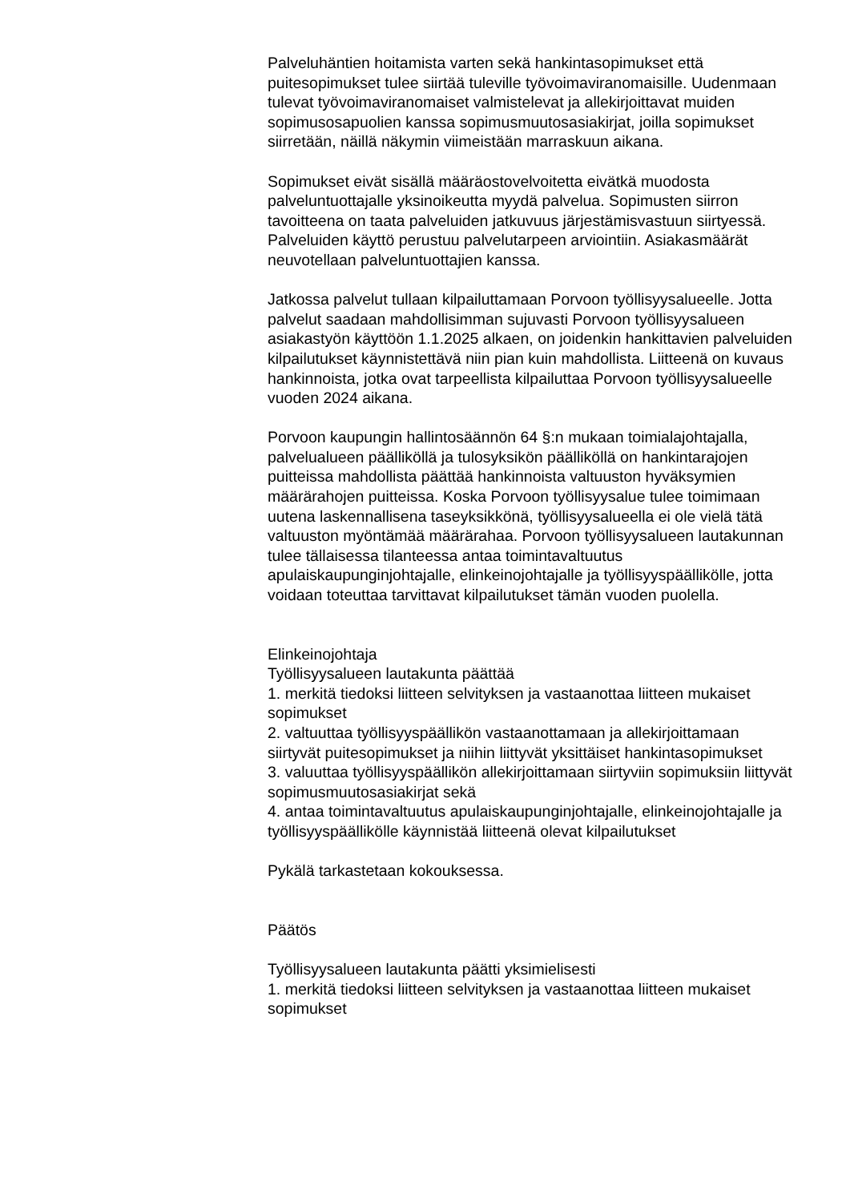Palveluhäntien hoitamista varten sekä hankintasopimukset että puitesopimukset tulee siirtää tuleville työvoimaviranomaisille. Uudenmaan tulevat työvoimaviranomaiset valmistelevat ja allekirjoittavat muiden sopimusosapuolien kanssa sopimusmuutosasiakirjat, joilla sopimukset siirretään, näillä näkymin viimeistään marraskuun aikana.
Sopimukset eivät sisällä määräostovelvoitetta eivätkä muodosta palveluntuottajalle yksinoikeutta myydä palvelua. Sopimusten siirron tavoitteena on taata palveluiden jatkuvuus järjestämisvastuun siirtyessä. Palveluiden käyttö perustuu palvelutarpeen arviointiin. Asiakasmäärät neuvotellaan palveluntuottajien kanssa.
Jatkossa palvelut tullaan kilpailuttamaan Porvoon työllisyysalueelle. Jotta palvelut saadaan mahdollisimman sujuvasti Porvoon työllisyysalueen asiakastyön käyttöön 1.1.2025 alkaen, on joidenkin hankittavien palveluiden kilpailutukset käynnistettävä niin pian kuin mahdollista. Liitteenä on kuvaus hankinnoista, jotka ovat tarpeellista kilpailuttaa Porvoon työllisyysalueelle vuoden 2024 aikana.
Porvoon kaupungin hallintosäännön 64 §:n mukaan toimialajohtajalla, palvelualueen päälliköllä ja tulosyksikön päälliköllä on hankintarajojen puitteissa mahdollista päättää hankinnoista valtuuston hyväksymien määrärahojen puitteissa. Koska Porvoon työllisyysalue tulee toimimaan uutena laskennallisena taseyksikkönä, työllisyysalueella ei ole vielä tätä valtuuston myöntämää määrärahaa. Porvoon työllisyysalueen lautakunnan tulee tällaisessa tilanteessa antaa toimintavaltuutus apulaiskaupunginjohtajalle, elinkeinojohtajalle ja työllisyyspäällikölle, jotta voidaan toteuttaa tarvittavat kilpailutukset tämän vuoden puolella.
Elinkeinojohtaja
Työllisyysalueen lautakunta päättää
1. merkitä tiedoksi liitteen selvityksen ja vastaanottaa liitteen mukaiset sopimukset
2. valtuuttaa työllisyyspäällikön vastaanottamaan ja allekirjoittamaan siirtyvät puitesopimukset ja niihin liittyvät yksittäiset hankintasopimukset
3. valuuttaa työllisyyspäällikön allekirjoittamaan siirtyviin sopimuksiin liittyvät sopimusmuutosasiakirjat sekä
4. antaa toimintavaltuutus apulaiskaupunginjohtajalle, elinkeinojohtajalle ja työllisyyspäällikölle käynnistää liitteenä olevat kilpailutukset
Pykälä tarkastetaan kokouksessa.
Päätös
Työllisyysalueen lautakunta päätti yksimielisesti
1. merkitä tiedoksi liitteen selvityksen ja vastaanottaa liitteen mukaiset sopimukset